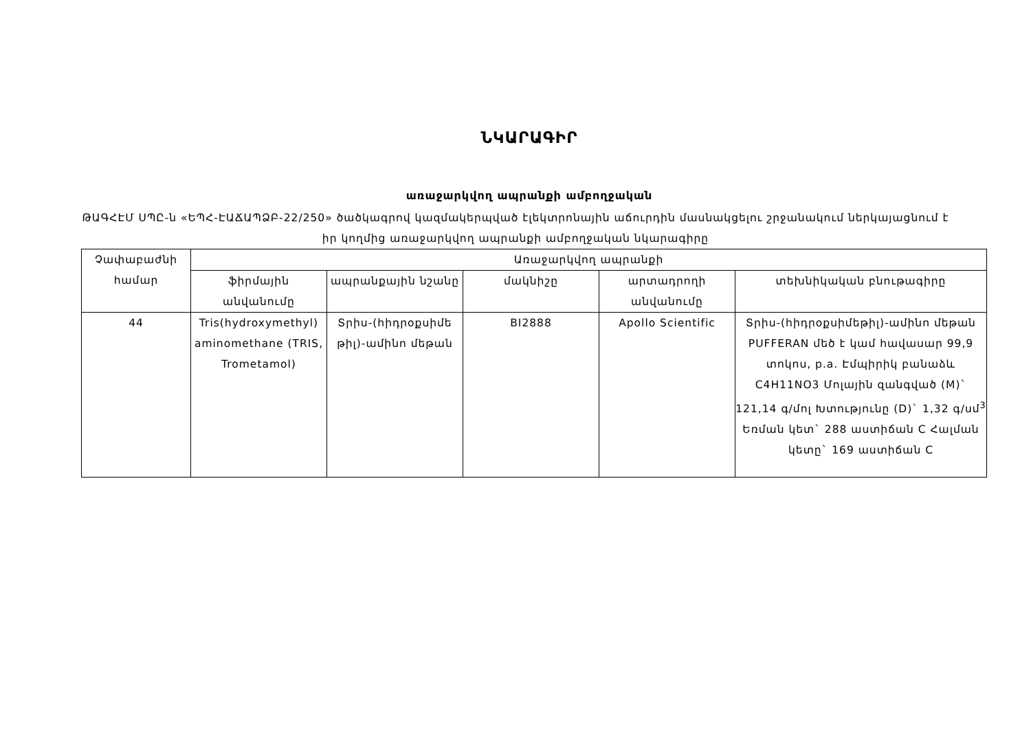ՆԿԱՐԱԳԻՐ
առաջարկվող ապրանքի ամբողջական
ԹԱԳՀԷՄ ՍՊԸ-ն «ԵՊՀ-ԷԱՃԱՊՁԲ-22/250» ծածկագրով կազմակերպված էլեկտրոնային աճուրդին մասնակցելու շրջանակում ներկայացնում է իր կողմից առաջարկվող ապրանքի ամբողջական նկարագիրը
| Չափաբաժնի համար | Առաջարկվող ապրանքի | | | | |
| --- | --- | --- | --- | --- | --- |
| | ֆիրմային անվանումը | ապրանքային նշանը | մակնիշը | արտադրողի անվանումը | տեխնիկական բնութագիրը |
| 44 | Tris(hydroxymethyl) aminomethane (TRIS, Trometamol) | Տրիս-(հիդրօքսիմե թիլ)-ամինո մեթան | BI2888 | Apollo Scientific | Տրիս-(հիդրօքսիմեթիլ)-ամինո մեթան PUFFERAN մեծ է կամ հավասար 99,9 տոկոս, p.a. Էմպիրիկ բանաձև C4H11NO3 Մոլային զանգված (M)` 121,14 գ/մոլ Խտությունը (D)` 1,32 գ/սմ<sup>3</sup> Եռման կետ` 288 աստիճան C Հալման կետը` 169 աստիճան C |